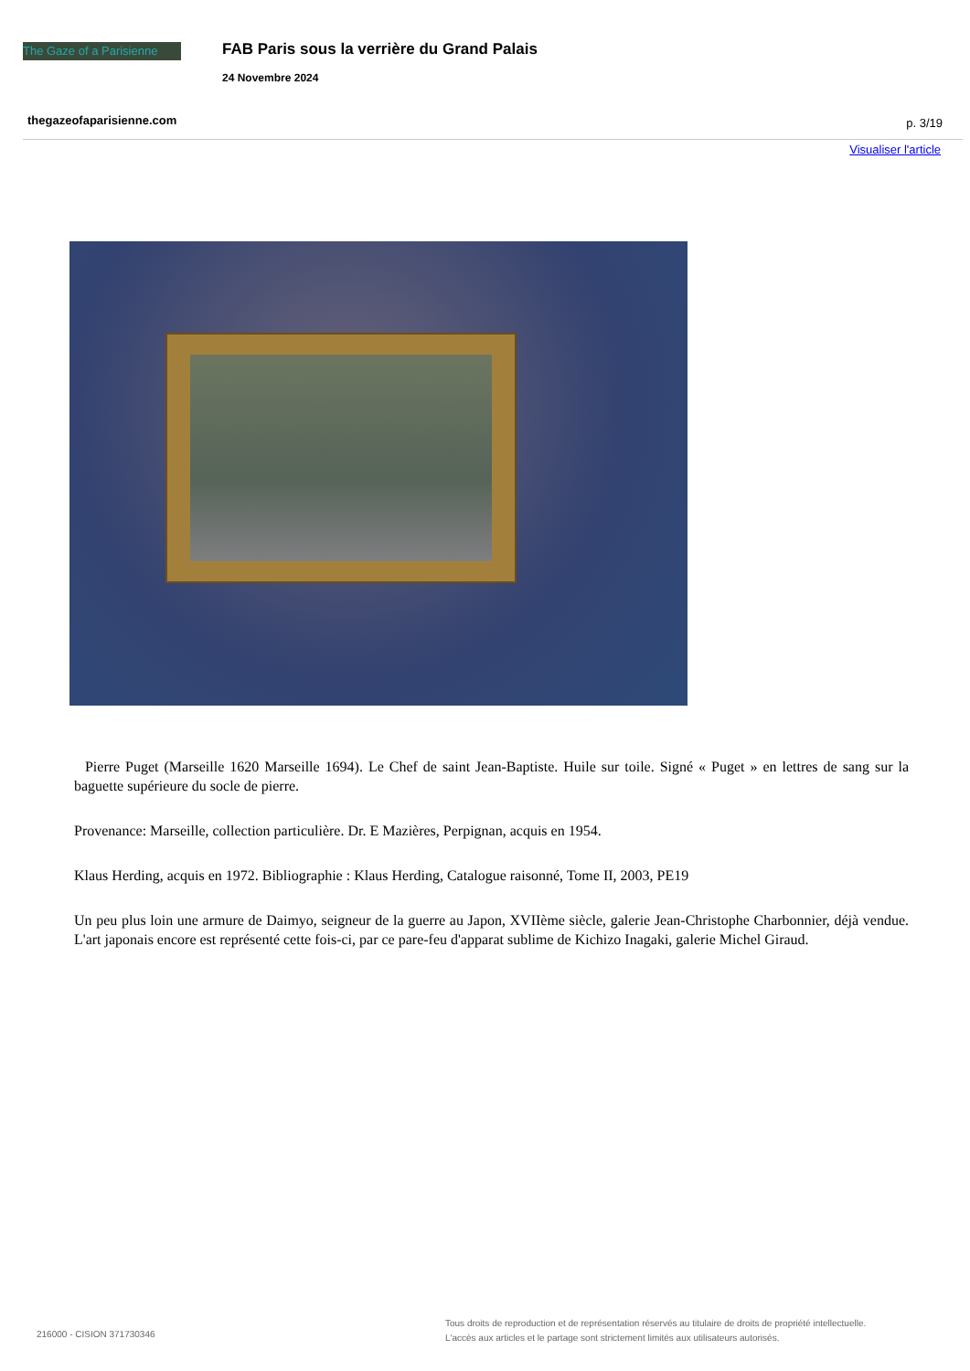The Gaze of a Parisienne
FAB Paris sous la verrière du Grand Palais
24 Novembre 2024
thegazeofaparisienne.com p. 3/19
Visualiser l'article
Pierre Puget (Marseille 1620 Marseille 1694). Le Chef de saint Jean-Baptiste. Huile sur toile. Signé « Puget » en lettres de sang sur la baguette supérieure du socle de pierre.
Provenance: Marseille, collection particulière. Dr. E Mazières, Perpignan, acquis en 1954.
Klaus Herding, acquis en 1972. Bibliographie : Klaus Herding, Catalogue raisonné, Tome II, 2003, PE19
Un peu plus loin une armure de Daimyo, seigneur de la guerre au Japon, XVIIème siècle, galerie Jean-Christophe Charbonnier, déjà vendue. L'art japonais encore est représenté cette fois-ci, par ce pare-feu d'apparat sublime de Kichizo Inagaki, galerie Michel Giraud.
216000 - CISION 371730346
Tous droits de reproduction et de représentation réservés au titulaire de droits de propriété intellectuelle.
L'accès aux articles et le partage sont strictement limités aux utilisateurs autorisés.